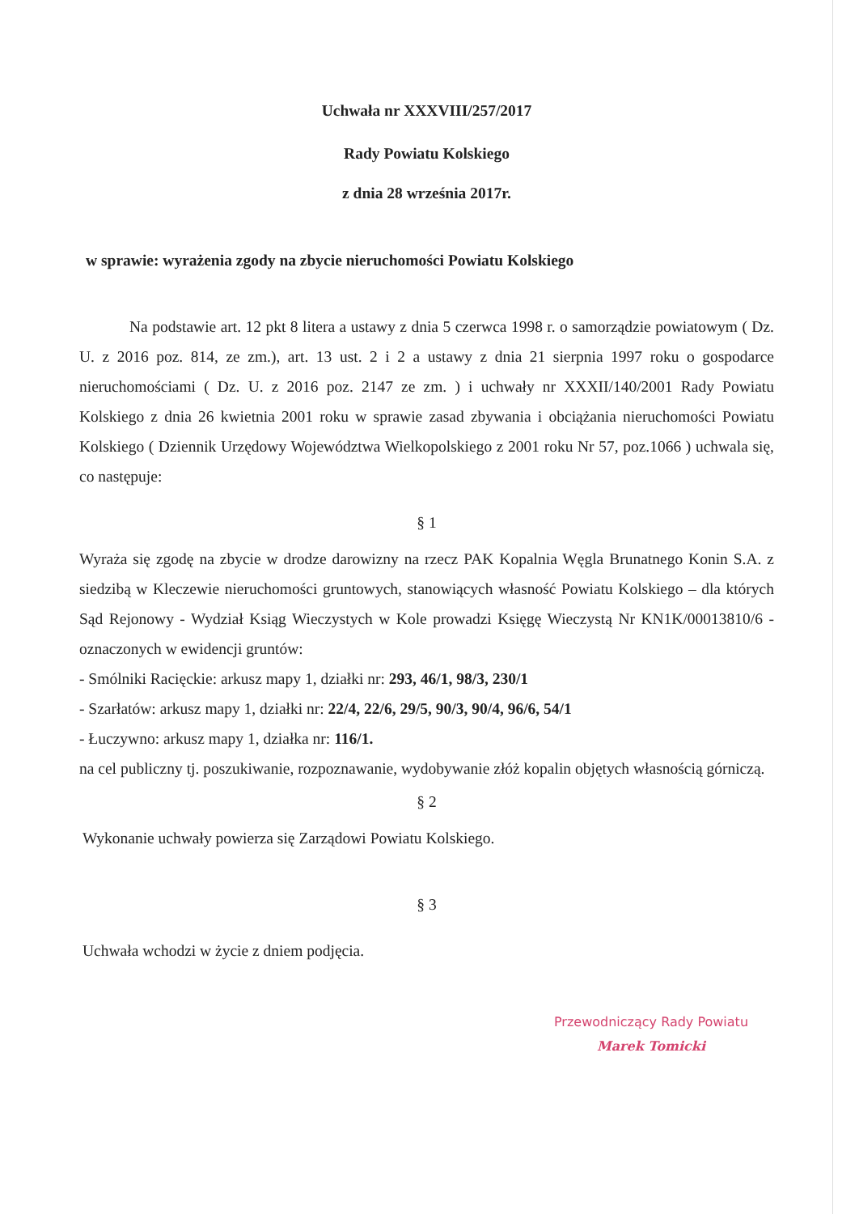Uchwała nr XXXVIII/257/2017
Rady Powiatu Kolskiego
z dnia 28 września 2017r.
w sprawie: wyrażenia zgody na zbycie nieruchomości Powiatu Kolskiego
Na podstawie art. 12 pkt 8 litera a ustawy z dnia 5 czerwca 1998 r. o samorządzie powiatowym ( Dz. U. z 2016 poz. 814, ze zm.), art. 13 ust. 2 i 2 a ustawy z dnia 21 sierpnia 1997 roku o gospodarce nieruchomościami ( Dz. U. z 2016 poz. 2147 ze zm. ) i uchwały nr XXXII/140/2001 Rady Powiatu Kolskiego z dnia 26 kwietnia 2001 roku w sprawie zasad zbywania i obciążania nieruchomości Powiatu Kolskiego ( Dziennik Urzędowy Województwa Wielkopolskiego z 2001 roku Nr 57, poz.1066 ) uchwala się, co następuje:
§ 1
Wyraża się zgodę na zbycie w drodze darowizny na rzecz PAK Kopalnia Węgla Brunatnego Konin S.A. z siedzibą w Kleczewie nieruchomości gruntowych, stanowiących własność Powiatu Kolskiego – dla których Sąd Rejonowy - Wydział Ksiąg Wieczystych w Kole prowadzi Księgę Wieczystą Nr KN1K/00013810/6 - oznaczonych w ewidencji gruntów:
- Smólniki Racięckie: arkusz mapy 1, działki nr: 293, 46/1, 98/3, 230/1
- Szarłatów: arkusz mapy 1, działki nr: 22/4, 22/6, 29/5, 90/3, 90/4, 96/6, 54/1
- Łuczywno: arkusz mapy 1, działka nr: 116/1.
na cel publiczny tj. poszukiwanie, rozpoznawanie, wydobywanie złóż kopalin objętych własnością górniczą.
§ 2
Wykonanie uchwały powierza się Zarządowi Powiatu Kolskiego.
§ 3
Uchwała wchodzi w życie z dniem podjęcia.
Przewodniczący Rady Powiatu
Marek Tomicki